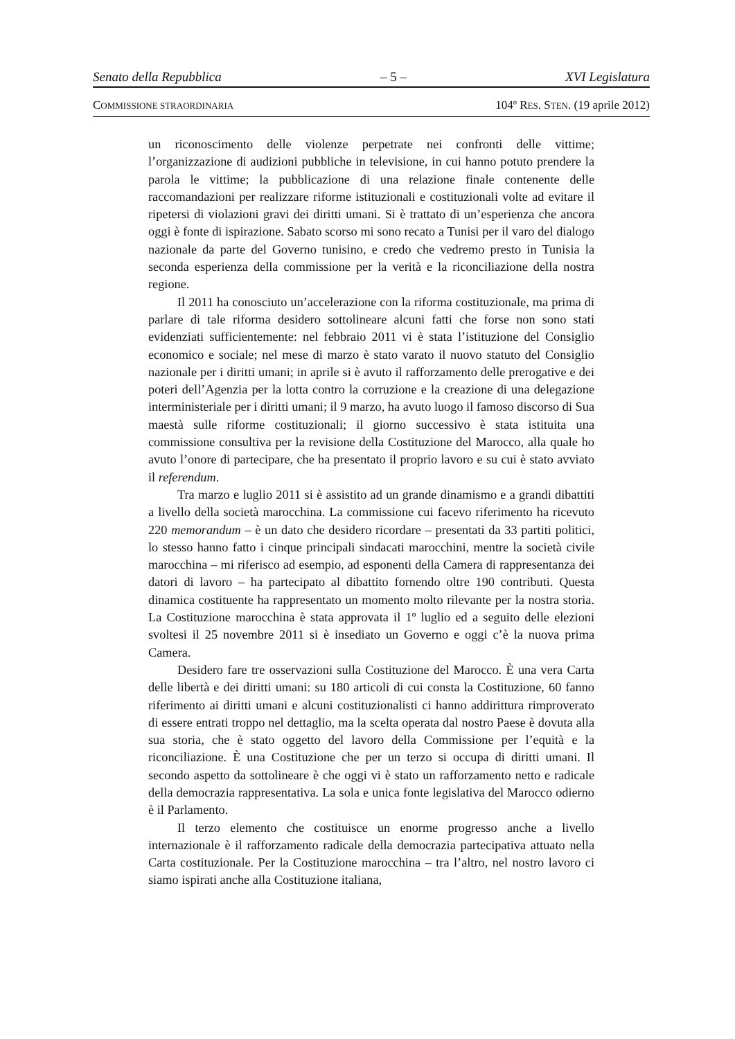Senato della Repubblica – 5 – XVI Legislatura
COMMISSIONE STRAORDINARIA 104º RES. STEN. (19 aprile 2012)
un riconoscimento delle violenze perpetrate nei confronti delle vittime; l’organizzazione di audizioni pubbliche in televisione, in cui hanno potuto prendere la parola le vittime; la pubblicazione di una relazione finale contenente delle raccomandazioni per realizzare riforme istituzionali e costituzionali volte ad evitare il ripetersi di violazioni gravi dei diritti umani. Si è trattato di un’esperienza che ancora oggi è fonte di ispirazione. Sabato scorso mi sono recato a Tunisi per il varo del dialogo nazionale da parte del Governo tunisino, e credo che vedremo presto in Tunisia la seconda esperienza della commissione per la verità e la riconciliazione della nostra regione.
Il 2011 ha conosciuto un’accelerazione con la riforma costituzionale, ma prima di parlare di tale riforma desidero sottolineare alcuni fatti che forse non sono stati evidenziati sufficientemente: nel febbraio 2011 vi è stata l’istituzione del Consiglio economico e sociale; nel mese di marzo è stato varato il nuovo statuto del Consiglio nazionale per i diritti umani; in aprile si è avuto il rafforzamento delle prerogative e dei poteri dell’Agenzia per la lotta contro la corruzione e la creazione di una delegazione interministeriale per i diritti umani; il 9 marzo, ha avuto luogo il famoso discorso di Sua maestà sulle riforme costituzionali; il giorno successivo è stata istituita una commissione consultiva per la revisione della Costituzione del Marocco, alla quale ho avuto l’onore di partecipare, che ha presentato il proprio lavoro e su cui è stato avviato il referendum.
Tra marzo e luglio 2011 si è assistito ad un grande dinamismo e a grandi dibattiti a livello della società marocchina. La commissione cui facevo riferimento ha ricevuto 220 memorandum – è un dato che desidero ricordare – presentati da 33 partiti politici, lo stesso hanno fatto i cinque principali sindacati marocchini, mentre la società civile marocchina – mi riferisco ad esempio, ad esponenti della Camera di rappresentanza dei datori di lavoro – ha partecipato al dibattito fornendo oltre 190 contributi. Questa dinamica costituente ha rappresentato un momento molto rilevante per la nostra storia. La Costituzione marocchina è stata approvata il 1º luglio ed a seguito delle elezioni svoltesi il 25 novembre 2011 si è insediato un Governo e oggi c’è la nuova prima Camera.
Desidero fare tre osservazioni sulla Costituzione del Marocco. È una vera Carta delle libertà e dei diritti umani: su 180 articoli di cui consta la Costituzione, 60 fanno riferimento ai diritti umani e alcuni costituzionalisti ci hanno addirittura rimproverato di essere entrati troppo nel dettaglio, ma la scelta operata dal nostro Paese è dovuta alla sua storia, che è stato oggetto del lavoro della Commissione per l’equità e la riconciliazione. È una Costituzione che per un terzo si occupa di diritti umani. Il secondo aspetto da sottolineare è che oggi vi è stato un rafforzamento netto e radicale della democrazia rappresentativa. La sola e unica fonte legislativa del Marocco odierno è il Parlamento.
Il terzo elemento che costituisce un enorme progresso anche a livello internazionale è il rafforzamento radicale della democrazia partecipativa attuato nella Carta costituzionale. Per la Costituzione marocchina – tra l’altro, nel nostro lavoro ci siamo ispirati anche alla Costituzione italiana,